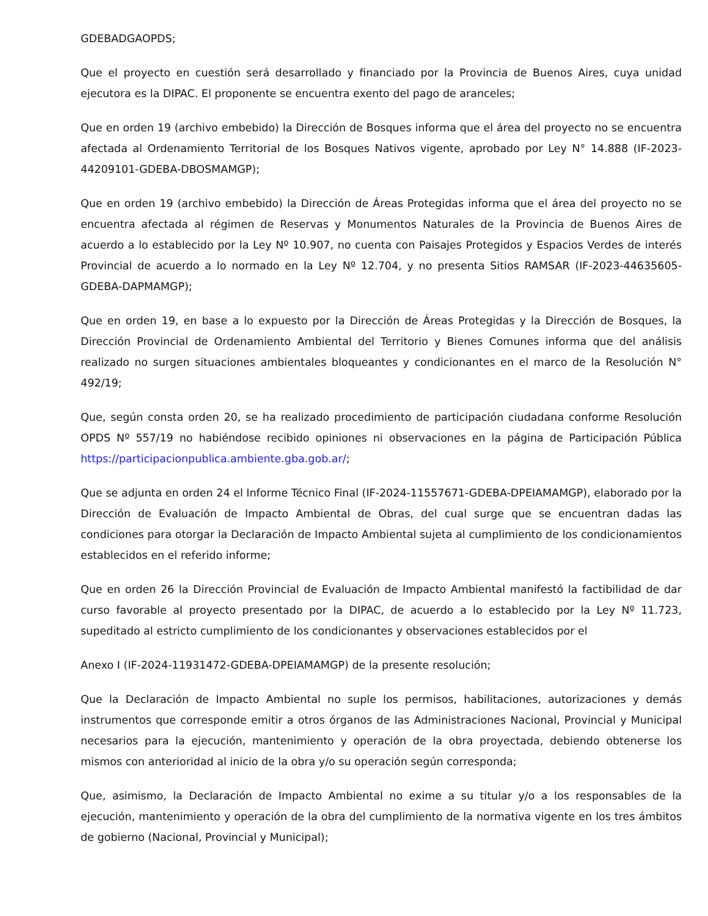GDEBADGAOPDS;
Que el proyecto en cuestión será desarrollado y financiado por la Provincia de Buenos Aires, cuya unidad ejecutora es la DIPAC. El proponente se encuentra exento del pago de aranceles;
Que en orden 19 (archivo embebido) la Dirección de Bosques informa que el área del proyecto no se encuentra afectada al Ordenamiento Territorial de los Bosques Nativos vigente, aprobado por Ley N° 14.888 (IF-2023-44209101-GDEBA-DBOSMAMGP);
Que en orden 19 (archivo embebido) la Dirección de Áreas Protegidas informa que el área del proyecto no se encuentra afectada al régimen de Reservas y Monumentos Naturales de la Provincia de Buenos Aires de acuerdo a lo establecido por la Ley Nº 10.907, no cuenta con Paisajes Protegidos y Espacios Verdes de interés Provincial de acuerdo a lo normado en la Ley Nº 12.704, y no presenta Sitios RAMSAR (IF-2023-44635605-GDEBA-DAPMAMGP);
Que en orden 19, en base a lo expuesto por la Dirección de Áreas Protegidas y la Dirección de Bosques, la Dirección Provincial de Ordenamiento Ambiental del Territorio y Bienes Comunes informa que del análisis realizado no surgen situaciones ambientales bloqueantes y condicionantes en el marco de la Resolución N° 492/19;
Que, según consta orden 20, se ha realizado procedimiento de participación ciudadana conforme Resolución OPDS Nº 557/19 no habiéndose recibido opiniones ni observaciones en la página de Participación Pública https://participacionpublica.ambiente.gba.gob.ar/;
Que se adjunta en orden 24 el Informe Técnico Final (IF-2024-11557671-GDEBA-DPEIAMAMGP), elaborado por la Dirección de Evaluación de Impacto Ambiental de Obras, del cual surge que se encuentran dadas las condiciones para otorgar la Declaración de Impacto Ambiental sujeta al cumplimiento de los condicionamientos establecidos en el referido informe;
Que en orden 26 la Dirección Provincial de Evaluación de Impacto Ambiental manifestó la factibilidad de dar curso favorable al proyecto presentado por la DIPAC, de acuerdo a lo establecido por la Ley Nº 11.723, supeditado al estricto cumplimiento de los condicionantes y observaciones establecidos por el
Anexo I (IF-2024-11931472-GDEBA-DPEIAMAMGP) de la presente resolución;
Que la Declaración de Impacto Ambiental no suple los permisos, habilitaciones, autorizaciones y demás instrumentos que corresponde emitir a otros órganos de las Administraciones Nacional, Provincial y Municipal necesarios para la ejecución, mantenimiento y operación de la obra proyectada, debiendo obtenerse los mismos con anterioridad al inicio de la obra y/o su operación según corresponda;
Que, asimismo, la Declaración de Impacto Ambiental no exime a su titular y/o a los responsables de la ejecución, mantenimiento y operación de la obra del cumplimiento de la normativa vigente en los tres ámbitos de gobierno (Nacional, Provincial y Municipal);